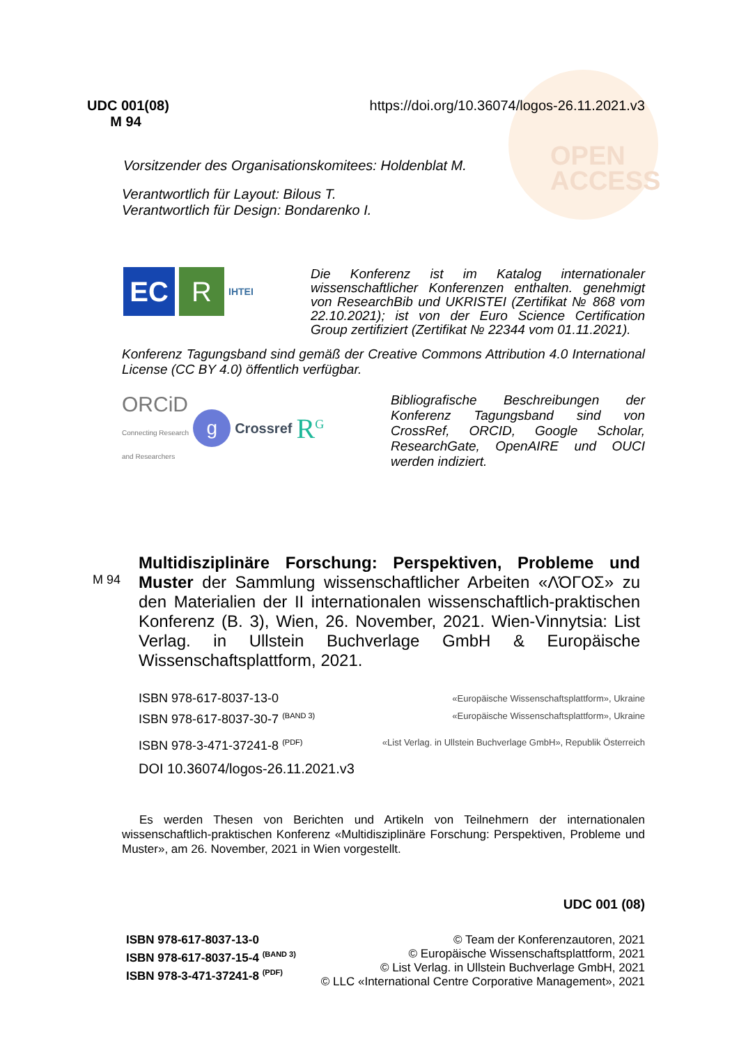OPEN
ACCESS
UDC 001(08)
M 94
https://doi.org/10.36074/logos-26.11.2021.v3
Vorsitzender des Organisationskomitees: Holdenblat M.
Verantwortlich für Layout: Bilous T.
Verantwortlich für Design: Bondarenko I.
EC R IHTEI
Die Konferenz ist im Katalog internationaler wissenschaftlicher Konferenzen enthalten. genehmigt von ResearchBib und UKRISTEI (Zertifikat № 868 vom 22.10.2021); ist von der Euro Science Certification Group zertifiziert (Zertifikat № 22344 vom 01.11.2021).
Konferenz Tagungsband sind gemäß der Creative Commons Attribution 4.0 International License (CC BY 4.0) öffentlich verfügbar.
ORCiD
Connecting Research
and Researchers g Crossref R<sup>G</sup>
Bibliografische Beschreibungen der Konferenz Tagungsband sind von CrossRef, ORCID, Google Scholar, ResearchGate, OpenAIRE und OUCI werden indiziert.
M 94
Multidisziplinäre Forschung: Perspektiven, Probleme und Muster der Sammlung wissenschaftlicher Arbeiten «ΛΌΓΟΣ» zu den Materialien der II internationalen wissenschaftlich-praktischen Konferenz (B. 3), Wien, 26. November, 2021. Wien-Vinnytsia: List Verlag. in Ullstein Buchverlage GmbH & Europäische Wissenschaftsplattform, 2021.
ISBN 978-617-8037-13-0 «Europäische Wissenschaftsplattform», Ukraine
ISBN 978-617-8037-30-7 <sup>(BAND 3)</sup> «Europäische Wissenschaftsplattform», Ukraine
ISBN 978-3-471-37241-8 <sup>(PDF)</sup> «List Verlag. in Ullstein Buchverlage GmbH», Republik Österreich
DOI 10.36074/logos-26.11.2021.v3
Es werden Thesen von Berichten und Artikeln von Teilnehmern der internationalen wissenschaftlich-praktischen Konferenz «Multidisziplinäre Forschung: Perspektiven, Probleme und Muster», am 26. November, 2021 in Wien vorgestellt.
UDC 001 (08)
ISBN 978-617-8037-13-0
ISBN 978-617-8037-15-4 <sup>(BAND 3)</sup>
ISBN 978-3-471-37241-8 <sup>(PDF)</sup>
© Team der Konferenzautoren, 2021
© Europäische Wissenschaftsplattform, 2021
© List Verlag. in Ullstein Buchverlage GmbH, 2021
© LLC «International Centre Corporative Management», 2021